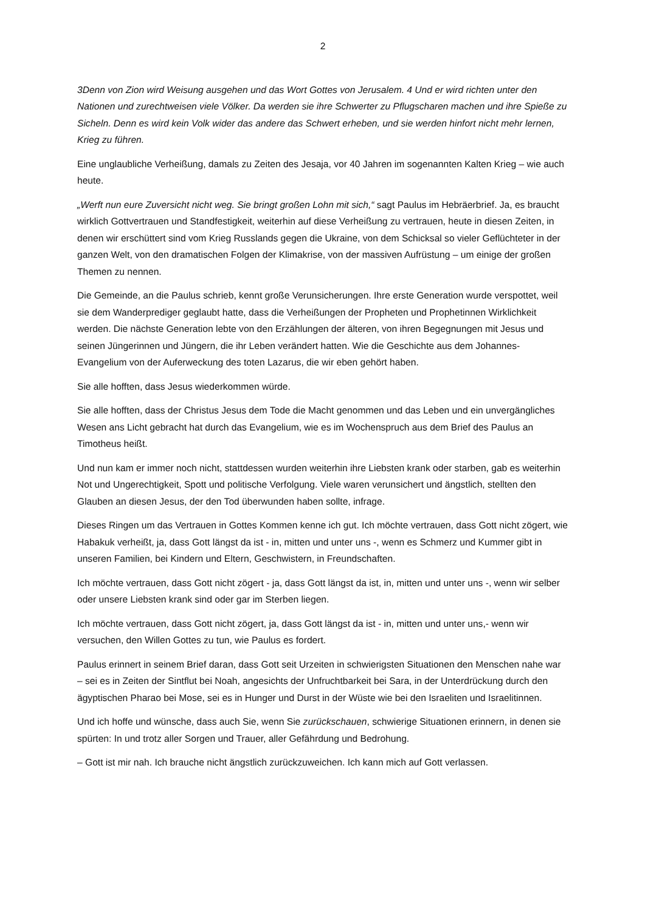2
3Denn von Zion wird Weisung ausgehen und das Wort Gottes von Jerusalem. 4 Und er wird richten unter den Nationen und zurechtweisen viele Völker. Da werden sie ihre Schwerter zu Pflugscharen machen und ihre Spieße zu Sicheln. Denn es wird kein Volk wider das andere das Schwert erheben, und sie werden hinfort nicht mehr lernen, Krieg zu führen.
Eine unglaubliche Verheißung, damals zu Zeiten des Jesaja, vor 40 Jahren im sogenannten Kalten Krieg – wie auch heute.
„Werft nun eure Zuversicht nicht weg. Sie bringt großen Lohn mit sich,“ sagt Paulus im Hebräerbrief. Ja, es braucht wirklich Gottvertrauen und Standfestigkeit, weiterhin auf diese Verheißung zu vertrauen, heute in diesen Zeiten, in denen wir erschüttert sind vom Krieg Russlands gegen die Ukraine, von dem Schicksal so vieler Geflüchteter in der ganzen Welt, von den dramatischen Folgen der Klimakrise, von der massiven Aufrüstung – um einige der großen Themen zu nennen.
Die Gemeinde, an die Paulus schrieb, kennt große Verunsicherungen. Ihre erste Generation wurde verspottet, weil sie dem Wanderprediger geglaubt hatte, dass die Verheißungen der Propheten und Prophetinnen Wirklichkeit werden. Die nächste Generation lebte von den Erzählungen der älteren, von ihren Begegnungen mit Jesus und seinen Jüngerinnen und Jüngern, die ihr Leben verändert hatten. Wie die Geschichte aus dem Johannes-Evangelium von der Auferweckung des toten Lazarus, die wir eben gehört haben.
Sie alle hofften, dass Jesus wiederkommen würde.
Sie alle hofften, dass der Christus Jesus dem Tode die Macht genommen und das Leben und ein unvergängliches Wesen ans Licht gebracht hat durch das Evangelium, wie es im Wochenspruch aus dem Brief des Paulus an Timotheus heißt.
Und nun kam er immer noch nicht, stattdessen wurden weiterhin ihre Liebsten krank oder starben, gab es weiterhin Not und Ungerechtigkeit, Spott und politische Verfolgung. Viele waren verunsichert und ängstlich, stellten den Glauben an diesen Jesus, der den Tod überwunden haben sollte, infrage.
Dieses Ringen um das Vertrauen in Gottes Kommen kenne ich gut. Ich möchte vertrauen, dass Gott nicht zögert, wie Habakuk verheißt, ja, dass Gott längst da ist - in, mitten und unter uns -, wenn es Schmerz und Kummer gibt in unseren Familien, bei Kindern und Eltern, Geschwistern, in Freundschaften.
Ich möchte vertrauen, dass Gott nicht zögert - ja, dass Gott längst da ist, in, mitten und unter uns -, wenn wir selber oder unsere Liebsten krank sind oder gar im Sterben liegen.
Ich möchte vertrauen, dass Gott nicht zögert, ja, dass Gott längst da ist - in, mitten und unter uns,- wenn wir versuchen, den Willen Gottes zu tun, wie Paulus es fordert.
Paulus erinnert in seinem Brief daran, dass Gott seit Urzeiten in schwierigsten Situationen den Menschen nahe war – sei es in Zeiten der Sintflut bei Noah, angesichts der Unfruchtbarkeit bei Sara, in der Unterdrückung durch den ägyptischen Pharao bei Mose, sei es in Hunger und Durst in der Wüste wie bei den Israeliten und Israelitinnen.
Und ich hoffe und wünsche, dass auch Sie, wenn Sie zurückschauen, schwierige Situationen erinnern, in denen sie spürten: In und trotz aller Sorgen und Trauer, aller Gefährdung und Bedrohung.
– Gott ist mir nah. Ich brauche nicht ängstlich zurückzuweichen. Ich kann mich auf Gott verlassen.